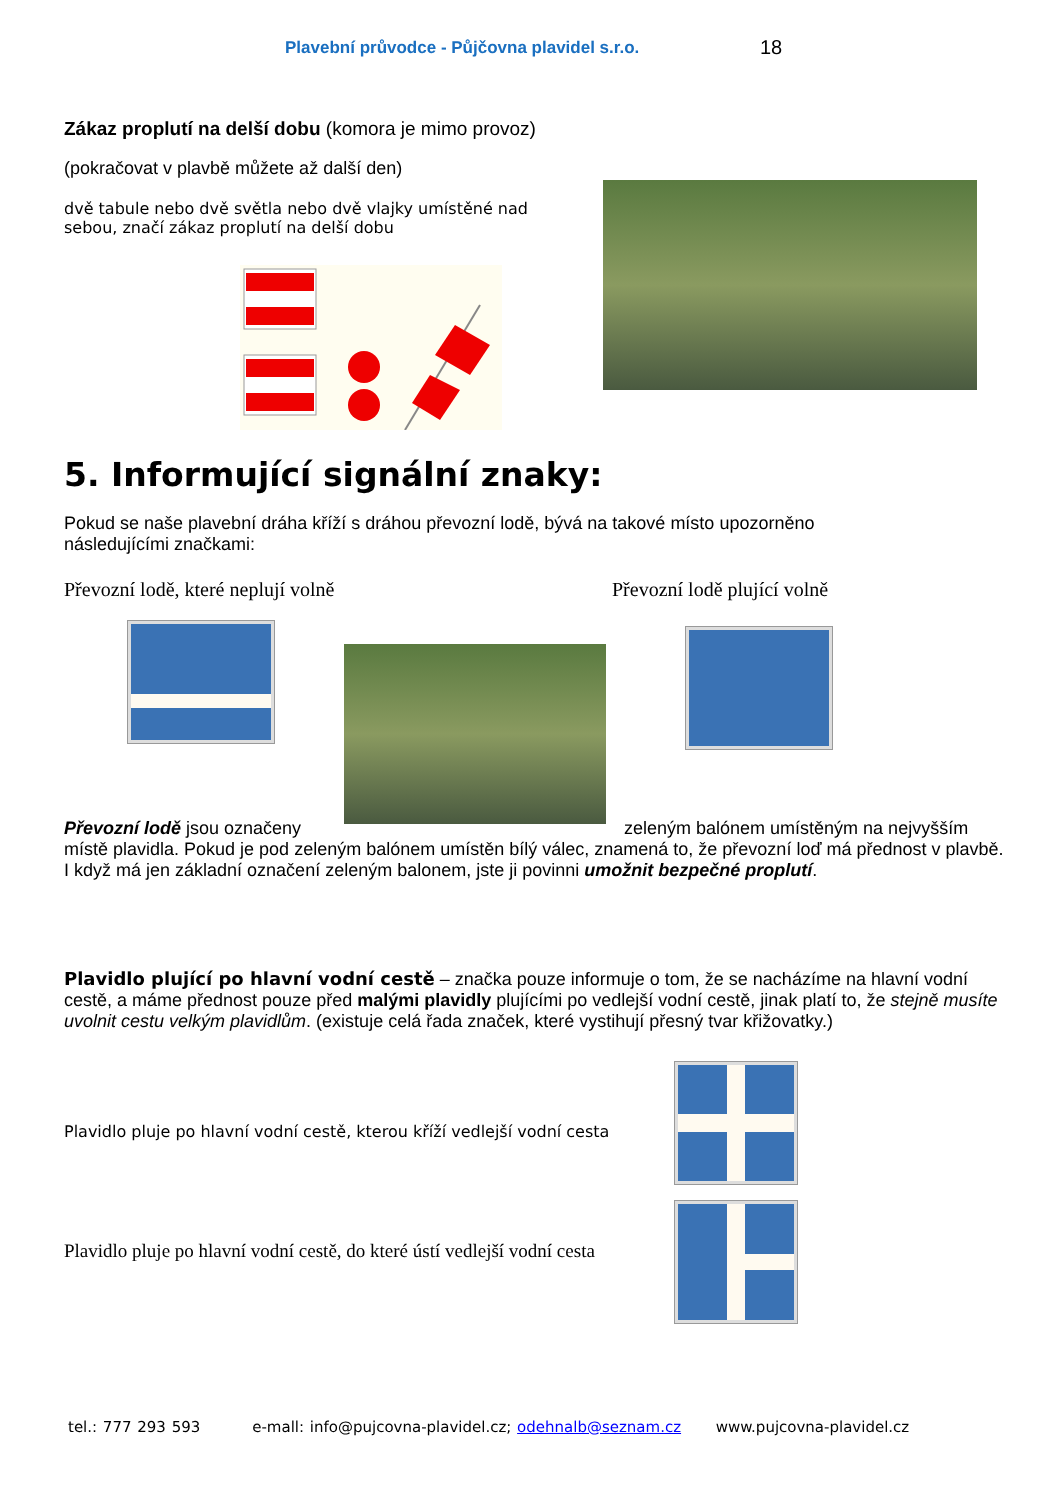Plavební průvodce - Půjčovna plavidel s.r.o.
18
Zákaz proplutí na delší dobu (komora je mimo provoz)
(pokračovat v plavbě můžete až další den)
dvě tabule nebo dvě světla nebo dvě vlajky umístěné nad sebou, značí zákaz proplutí na delší dobu
5. Informující signální znaky:
Pokud se naše plavební dráha kříží s dráhou převozní lodě, bývá na takové místo upozorněno následujícími značkami:
Převozní lodě, které neplují volně Převozní lodě plující volně
Převozní lodě jsou označeny zeleným balónem umístěným na nejvyšším místě plavidla. Pokud je pod zeleným balónem umístěn bílý válec, znamená to, že převozní loď má přednost v plavbě. I když má jen základní označení zeleným balonem, jste ji povinni umožnit bezpečné proplutí.
Plavidlo plující po hlavní vodní cestě – značka pouze informuje o tom, že se nacházíme na hlavní vodní cestě, a máme přednost pouze před malými plavidly plujícími po vedlejší vodní cestě, jinak platí to, že stejně musíte uvolnit cestu velkým plavidlům. (existuje celá řada značek, které vystihují přesný tvar křižovatky.)
Plavidlo pluje po hlavní vodní cestě, kterou kříží vedlejší vodní cesta
Plavidlo pluje po hlavní vodní cestě, do které ústí vedlejší vodní cesta
tel.: 777 293 593 e-mall: info@pujcovna-plavidel.cz; odehnalb@seznam.cz www.pujcovna-plavidel.cz